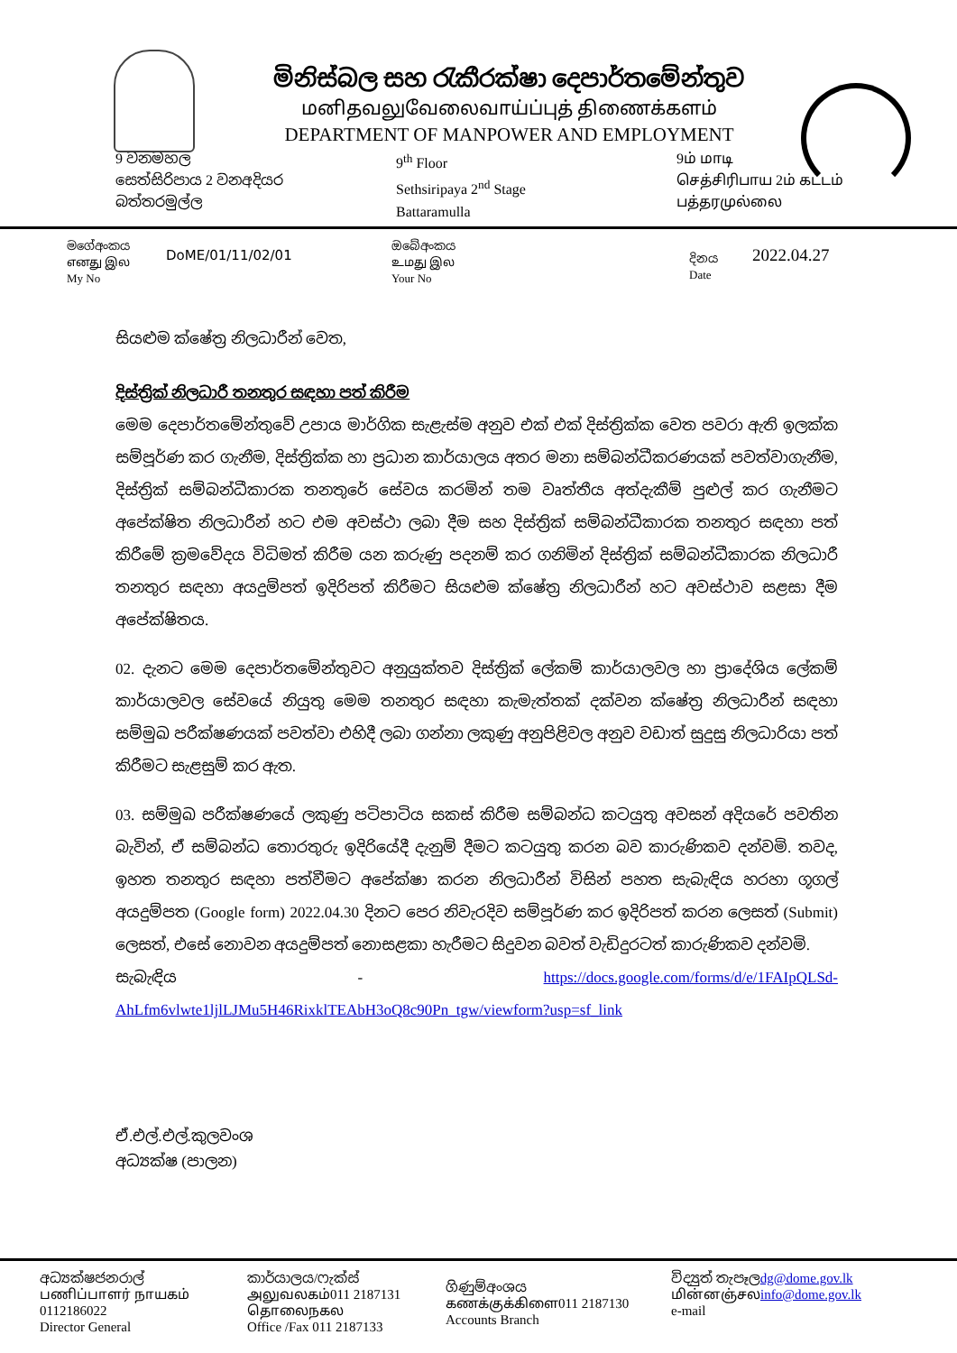මිනිස්බල සහ රැකීරක්ෂා දෙපාර්තමේන්තුව
மனிதவலுவேலைவாய்ப்புத் திணைக்களம்
DEPARTMENT OF MANPOWER AND EMPLOYMENT
9 වනමහල
සෙත්සිරිපාය 2 වනඅදියර
බත්තරමුල්ල
9<sup>th</sup> Floor
Sethsiripaya 2<sup>nd</sup> Stage
Battaramulla
9ம் மாடி
செத்சிரிபாய 2ம் கட்டம்
பத்தரமுல்லை
මගේඅංකය
எனது இல
My No
DoME/01/11/02/01
ඔබේඅංකය
உமது இல
Your No
දිනය
Date
2022.04.27
සියළුම ක්ෂේත්‍ර නිලධාරීන් වෙත,
දිස්ත්‍රික් නිලධාරී තනතුර සඳහා පත් කිරීම
මෙම දෙපාර්තමේන්තුවේ උපාය මාර්ගික සැළැස්ම අනුව එක් එක් දිස්ත්‍රික්ක වෙත පවරා ඇති ඉලක්ක සම්පූර්ණ කර ගැනීම, දිස්ත්‍රික්ක හා ප්‍රධාන කාර්යාලය අතර මනා සම්බන්ධීකරණයක් පවත්වාගැනීම, දිස්ත්‍රික් සම්බන්ධීකාරක තනතුරේ සේවය කරමින් තම වෘත්තීය අත්දැකීම් පුළුල් කර ගැනීමට අපේක්ෂිත නිලධාරීන් හට එම අවස්ථා ලබා දීම සහ දිස්ත්‍රික් සම්බන්ධීකාරක තනතුර සඳහා පත් කිරීමේ ක්‍රමවේදය විධිමත් කිරීම යන කරුණු පදනම් කර ගනිමින් දිස්ත්‍රික් සම්බන්ධීකාරක නිලධාරී තනතුර සඳහා අයදුම්පත් ඉදිරිපත් කිරීමට සියළුම ක්ෂේත්‍ර නිලධාරීන් හට අවස්ථාව සළසා දීම අපේක්ෂිතය.
02. දැනට මෙම දෙපාර්තමේන්තුවට අනුයුක්තව දිස්ත්‍රික් ලේකම් කාර්යාලවල හා ප්‍රාදේශිය ලේකම් කාර්යාලවල සේවයේ නියුතු මෙම තනතුර සඳහා කැමැත්තක් දක්වන ක්ෂේත්‍ර නිලධාරීන් සඳහා සම්මුඛ පරීක්ෂණයක් පවත්වා එහිදී ලබා ගන්නා ලකුණු අනුපිළිවල අනුව වඩාත් සුදුසු නිලධාරියා පත් කිරීමට සැළසුම් කර ඇත.
03. සම්මුඛ පරීක්ෂණයේ ලකුණු පටිපාටිය සකස් කිරීම සම්බන්ධ කටයුතු අවසන් අදියරේ පවතින බැවින්, ඒ සම්බන්ධ තොරතුරු ඉදිරියේදී දැනුම් දීමට කටයුතු කරන බව කාරුණිකව දන්වමි. තවද, ඉහත තනතුර සඳහා පත්වීමට අපේක්ෂා කරන නිලධාරීන් විසින් පහත සැබැඳිය හරහා ගූගල් අයදුම්පත (Google form) 2022.04.30 දිනට පෙර නිවැරදිව සම්පූර්ණ කර ඉදිරිපත් කරන ලෙසත් (Submit) ලෙසත්, එසේ නොවන අයදුම්පත් නොසළකා හැරීමට සිදුවන බවත් වැඩිදුරටත් කාරුණිකව දන්වමි.
සැබැඳිය - https://docs.google.com/forms/d/e/1FAIpQLSd-AhLfm6vlwte1ljlLJMu5H46RixklTEAbH3oQ8c90Pn_tgw/viewform?usp=sf_link
ඒ.එල්.එල්.කුලවංශ
අධ්‍යක්ෂ (පාලන)
අධ්‍යක්ෂජනරාල්
பணிப்பாளர் நாயகம் 0112186022
Director General
කාර්යාලය/ෆැක්ස්
அலுவலகம்011 2187131
தொலைநகல
Office /Fax 011 2187133
ගිණුම්අංශය
கணக்குக்கிளை011 2187130
Accounts Branch
විද්‍යුත් තැපෑලdg@dome.gov.lk
மின்னஞ்சலinfo@dome.gov.lk
e-mail